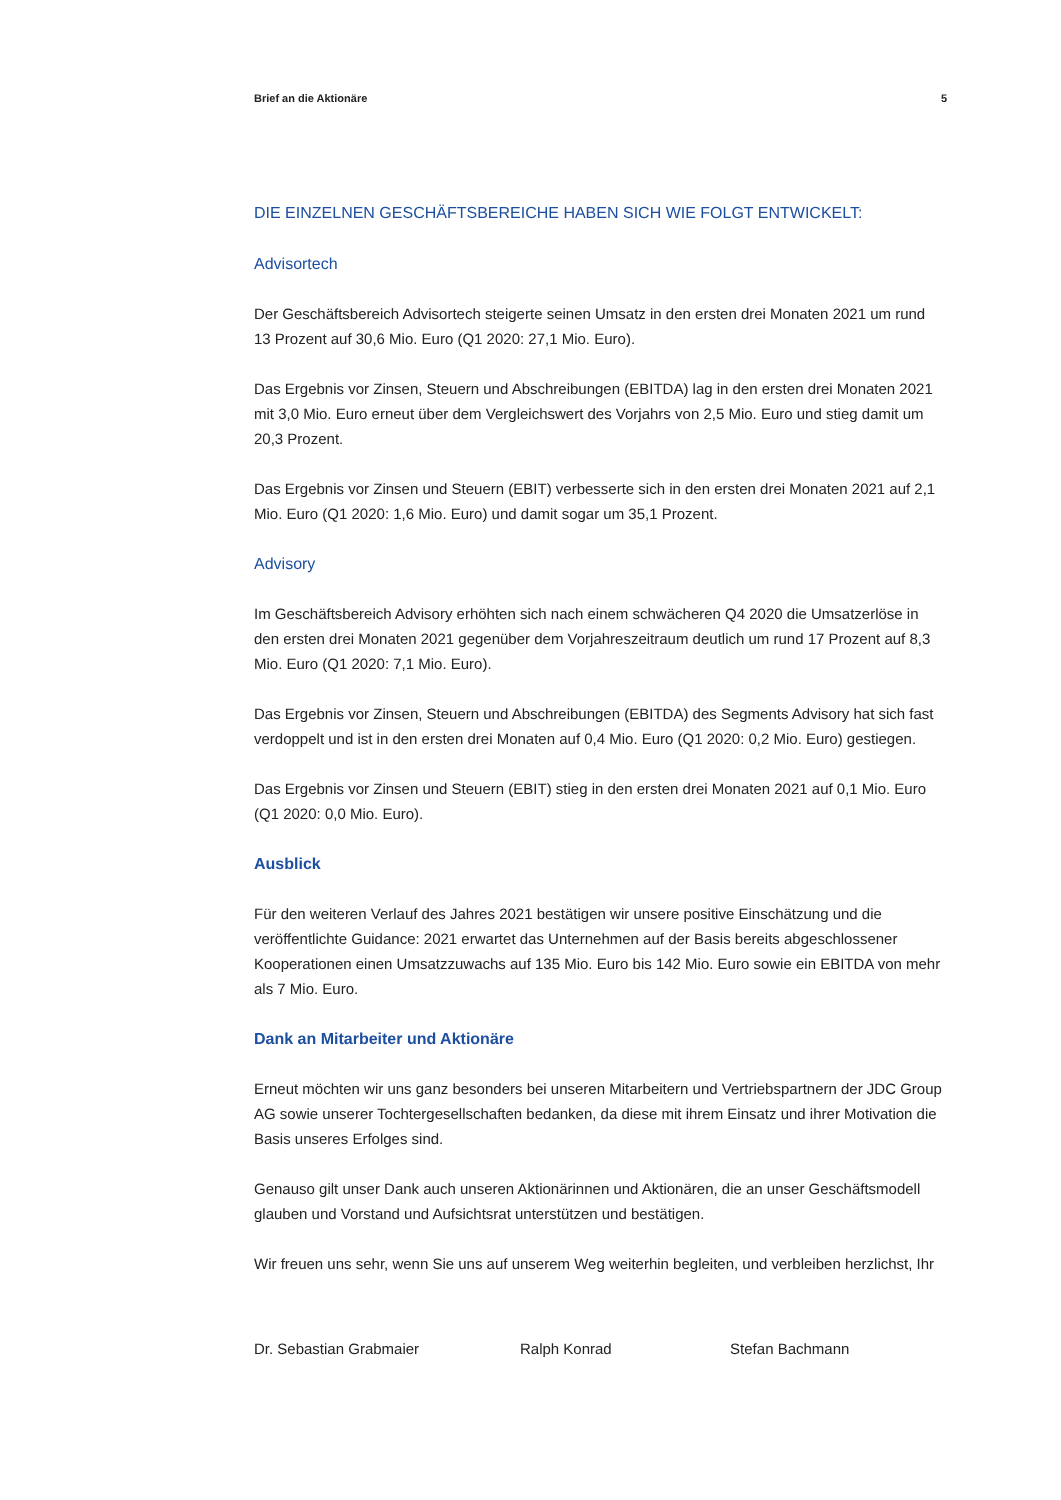Brief an die Aktionäre 5
DIE EINZELNEN GESCHÄFTSBEREICHE HABEN SICH WIE FOLGT ENTWICKELT:
Advisortech
Der Geschäftsbereich Advisortech steigerte seinen Umsatz in den ersten drei Monaten 2021 um rund 13 Prozent auf 30,6 Mio. Euro (Q1 2020: 27,1 Mio. Euro).
Das Ergebnis vor Zinsen, Steuern und Abschreibungen (EBITDA) lag in den ersten drei Monaten 2021 mit 3,0 Mio. Euro erneut über dem Vergleichswert des Vorjahrs von 2,5 Mio. Euro und stieg damit um 20,3 Prozent.
Das Ergebnis vor Zinsen und Steuern (EBIT) verbesserte sich in den ersten drei Monaten 2021 auf 2,1 Mio. Euro (Q1 2020: 1,6 Mio. Euro) und damit sogar um 35,1 Prozent.
Advisory
Im Geschäftsbereich Advisory erhöhten sich nach einem schwächeren Q4 2020 die Umsatzerlöse in den ersten drei Monaten 2021 gegenüber dem Vorjahreszeitraum deutlich um rund 17 Prozent auf 8,3 Mio. Euro (Q1 2020: 7,1 Mio. Euro).
Das Ergebnis vor Zinsen, Steuern und Abschreibungen (EBITDA) des Segments Advisory hat sich fast verdoppelt und ist in den ersten drei Monaten auf 0,4 Mio. Euro (Q1 2020: 0,2 Mio. Euro) gestiegen.
Das Ergebnis vor Zinsen und Steuern (EBIT) stieg in den ersten drei Monaten 2021 auf 0,1 Mio. Euro (Q1 2020: 0,0 Mio. Euro).
Ausblick
Für den weiteren Verlauf des Jahres 2021 bestätigen wir unsere positive Einschätzung und die veröffentlichte Guidance: 2021 erwartet das Unternehmen auf der Basis bereits abgeschlossener Kooperationen einen Umsatzzuwachs auf 135 Mio. Euro bis 142 Mio. Euro sowie ein EBITDA von mehr als 7 Mio. Euro.
Dank an Mitarbeiter und Aktionäre
Erneut möchten wir uns ganz besonders bei unseren Mitarbeitern und Vertriebspartnern der JDC Group AG sowie unserer Tochtergesellschaften bedanken, da diese mit ihrem Einsatz und ihrer Motivation die Basis unseres Erfolges sind.
Genauso gilt unser Dank auch unseren Aktionärinnen und Aktionären, die an unser Geschäftsmodell glauben und Vorstand und Aufsichtsrat unterstützen und bestätigen.
Wir freuen uns sehr, wenn Sie uns auf unserem Weg weiterhin begleiten, und verbleiben herzlichst, Ihr
Dr. Sebastian Grabmaier Ralph Konrad Stefan Bachmann